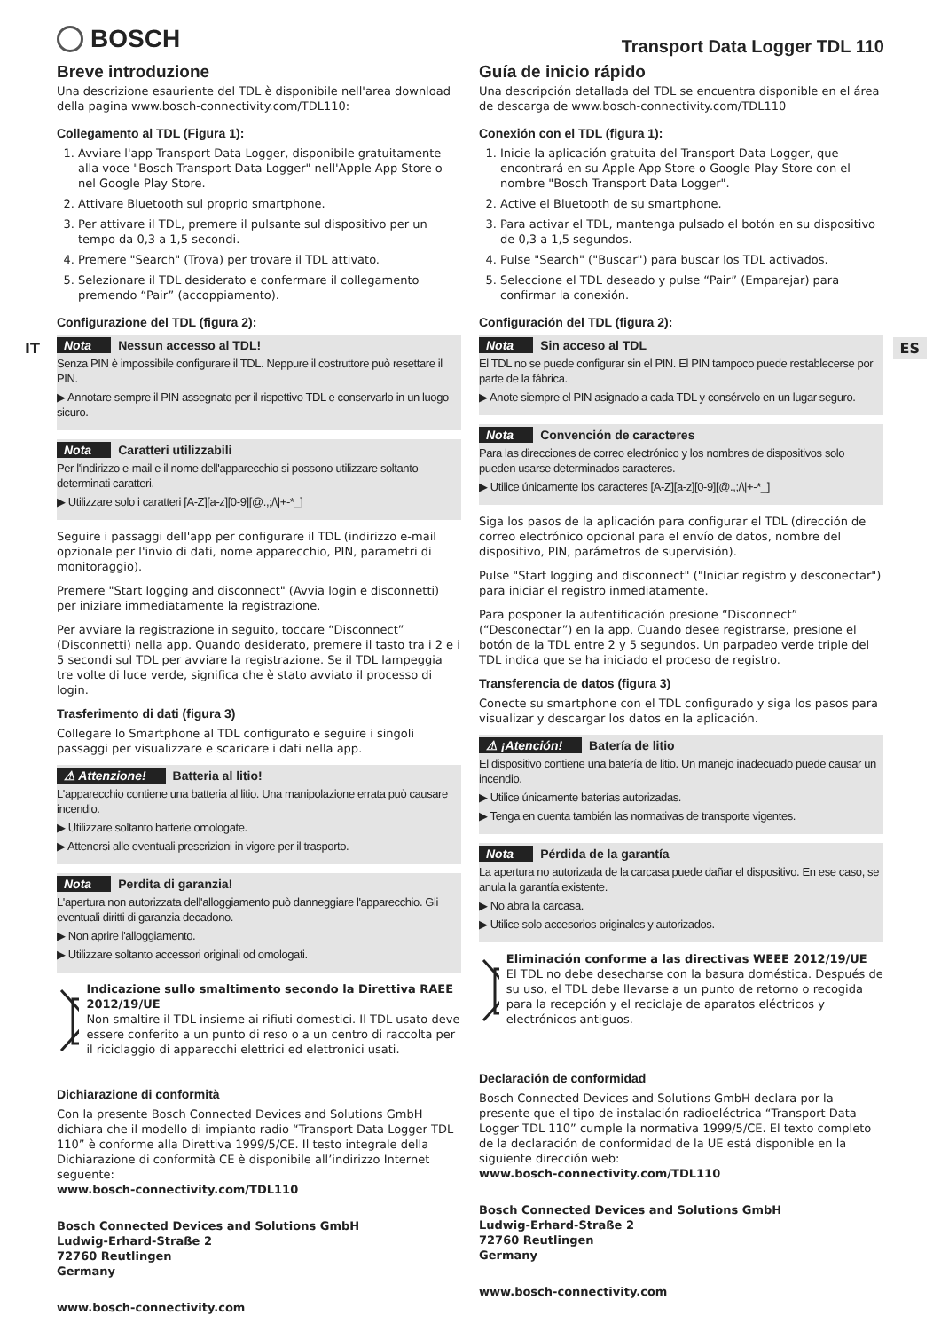BOSCH
Transport Data Logger TDL 110
IT ES
Breve introduzione
Una descrizione esauriente del TDL è disponibile nell'area download della pagina www.bosch-connectivity.com/TDL110:
Collegamento al TDL (Figura 1):
1. Avviare l'app Transport Data Logger, disponibile gratuitamente alla voce "Bosch Transport Data Logger" nell'Apple App Store o nel Google Play Store.
2. Attivare Bluetooth sul proprio smartphone.
3. Per attivare il TDL, premere il pulsante sul dispositivo per un tempo da 0,3 a 1,5 secondi.
4. Premere "Search" (Trova) per trovare il TDL attivato.
5. Selezionare il TDL desiderato e confermare il collegamento premendo “Pair” (accoppiamento).
Configurazione del TDL (figura 2):
Nota Nessun accesso al TDL!
Senza PIN è impossibile configurare il TDL. Neppure il costruttore può resettare il PIN.
▶ Annotare sempre il PIN assegnato per il rispettivo TDL e conservarlo in un luogo sicuro.
Nota Caratteri utilizzabili
Per l'indirizzo e-mail e il nome dell'apparecchio si possono utilizzare soltanto determinati caratteri.
▶ Utilizzare solo i caratteri [A-Z][a-z][0-9][@.,;/\|+-*_]
Seguire i passaggi dell'app per configurare il TDL (indirizzo e-mail opzionale per l'invio di dati, nome apparecchio, PIN, parametri di monitoraggio).
Premere "Start logging and disconnect" (Avvia login e disconnetti) per iniziare immediatamente la registrazione.
Per avviare la registrazione in seguito, toccare “Disconnect” (Disconnetti) nella app. Quando desiderato, premere il tasto tra i 2 e i 5 secondi sul TDL per avviare la registrazione. Se il TDL lampeggia tre volte di luce verde, significa che è stato avviato il processo di login.
Trasferimento di dati (figura 3)
Collegare lo Smartphone al TDL configurato e seguire i singoli passaggi per visualizzare e scaricare i dati nella app.
⚠ Attenzione! Batteria al litio!
L'apparecchio contiene una batteria al litio. Una manipolazione errata può causare incendio.
▶ Utilizzare soltanto batterie omologate.
▶ Attenersi alle eventuali prescrizioni in vigore per il trasporto.
Nota Perdita di garanzia!
L'apertura non autorizzata dell'alloggiamento può danneggiare l'apparecchio. Gli eventuali diritti di garanzia decadono.
▶ Non aprire l'alloggiamento.
▶ Utilizzare soltanto accessori originali od omologati.
Indicazione sullo smaltimento secondo la Direttiva RAEE 2012/19/UE
Non smaltire il TDL insieme ai rifiuti domestici. Il TDL usato deve essere conferito a un punto di reso o a un centro di raccolta per il riciclaggio di apparecchi elettrici ed elettronici usati.
Dichiarazione di conformità
Con la presente Bosch Connected Devices and Solutions GmbH dichiara che il modello di impianto radio “Transport Data Logger TDL 110” è conforme alla Direttiva 1999/5/CE. Il testo integrale della Dichiarazione di conformità CE è disponibile all’indirizzo Internet seguente:
www.bosch-connectivity.com/TDL110
Bosch Connected Devices and Solutions GmbH
Ludwig-Erhard-Straße 2
72760 Reutlingen
Germany
www.bosch-connectivity.com
Guía de inicio rápido
Una descripción detallada del TDL se encuentra disponible en el área de descarga de www.bosch-connectivity.com/TDL110
Conexión con el TDL (figura 1):
1. Inicie la aplicación gratuita del Transport Data Logger, que encontrará en su Apple App Store o Google Play Store con el nombre "Bosch Transport Data Logger".
2. Active el Bluetooth de su smartphone.
3. Para activar el TDL, mantenga pulsado el botón en su dispositivo de 0,3 a 1,5 segundos.
4. Pulse "Search" ("Buscar") para buscar los TDL activados.
5. Seleccione el TDL deseado y pulse “Pair” (Emparejar) para confirmar la conexión.
Configuración del TDL (figura 2):
Nota Sin acceso al TDL
El TDL no se puede configurar sin el PIN. El PIN tampoco puede restablecerse por parte de la fábrica.
▶ Anote siempre el PIN asignado a cada TDL y consérvelo en un lugar seguro.
Nota Convención de caracteres
Para las direcciones de correo electrónico y los nombres de dispositivos solo pueden usarse determinados caracteres.
▶ Utilice únicamente los caracteres [A-Z][a-z][0-9][@.,;/\|+-*_]
Siga los pasos de la aplicación para configurar el TDL (dirección de correo electrónico opcional para el envío de datos, nombre del dispositivo, PIN, parámetros de supervisión).
Pulse "Start logging and disconnect" ("Iniciar registro y desconectar") para iniciar el registro inmediatamente.
Para posponer la autentificación presione “Disconnect” (“Desconectar”) en la app. Cuando desee registrarse, presione el botón de la TDL entre 2 y 5 segundos. Un parpadeo verde triple del TDL indica que se ha iniciado el proceso de registro.
Transferencia de datos (figura 3)
Conecte su smartphone con el TDL configurado y siga los pasos para visualizar y descargar los datos en la aplicación.
⚠ ¡Atención! Batería de litio
El dispositivo contiene una batería de litio. Un manejo inadecuado puede causar un incendio.
▶ Utilice únicamente baterías autorizadas.
▶ Tenga en cuenta también las normativas de transporte vigentes.
Nota Pérdida de la garantía
La apertura no autorizada de la carcasa puede dañar el dispositivo. En ese caso, se anula la garantía existente.
▶ No abra la carcasa.
▶ Utilice solo accesorios originales y autorizados.
Eliminación conforme a las directivas WEEE 2012/19/UE
El TDL no debe desecharse con la basura doméstica. Después de su uso, el TDL debe llevarse a un punto de retorno o recogida para la recepción y el reciclaje de aparatos eléctricos y electrónicos antiguos.
Declaración de conformidad
Bosch Connected Devices and Solutions GmbH declara por la presente que el tipo de instalación radioeléctrica “Transport Data Logger TDL 110” cumple la normativa 1999/5/CE. El texto completo de la declaración de conformidad de la UE está disponible en la siguiente dirección web:
www.bosch-connectivity.com/TDL110
Bosch Connected Devices and Solutions GmbH
Ludwig-Erhard-Straße 2
72760 Reutlingen
Germany
www.bosch-connectivity.com